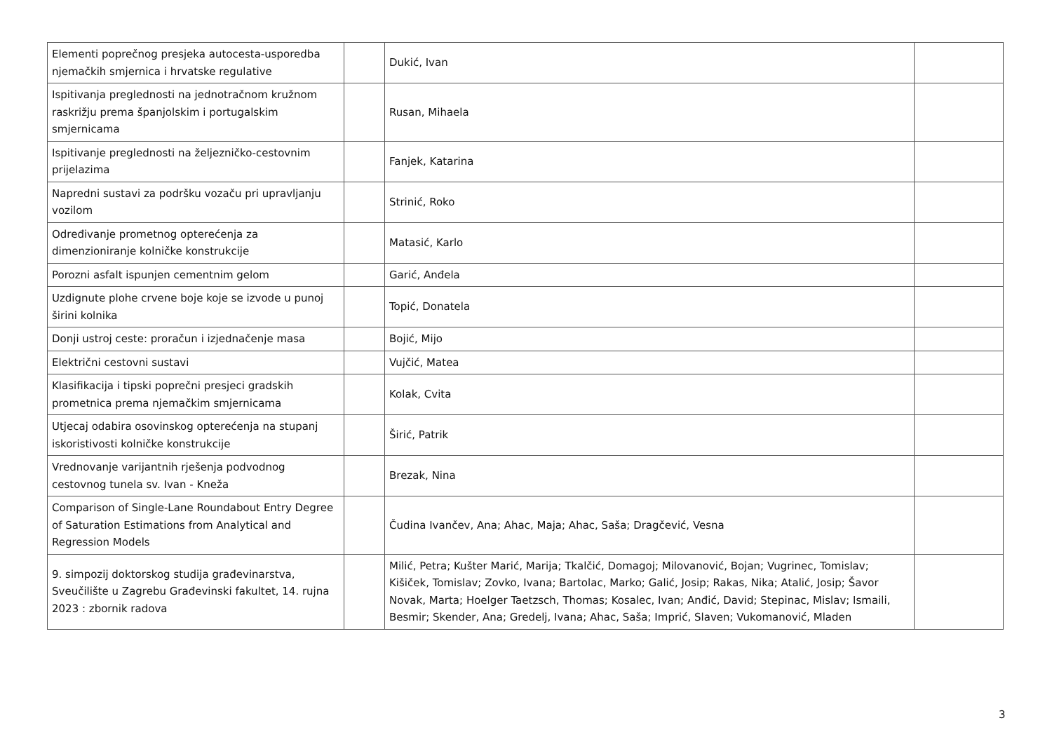| Elementi poprečnog presjeka autocesta-usporedba njemačkih smjernica i hrvatske regulative | | Dukić, Ivan | |
| Ispitivanja preglednosti na jednotračnom kružnom raskrižju prema španjolskim i portugalskim smjernicama | | Rusan, Mihaela | |
| Ispitivanje preglednosti na željezničko-cestovnim prijelazima | | Fanjek, Katarina | |
| Napredni sustavi za podršku vozaču pri upravljanju vozilom | | Strinić, Roko | |
| Određivanje prometnog opterećenja za dimenzioniranje kolničke konstrukcije | | Matasić, Karlo | |
| Porozni asfalt ispunjen cementnim gelom | | Garić, Anđela | |
| Uzdignute plohe crvene boje koje se izvode u punoj širini kolnika | | Topić, Donatela | |
| Donji ustroj ceste: proračun i izjednačenje masa | | Bojić, Mijo | |
| Električni cestovni sustavi | | Vujčić, Matea | |
| Klasifikacija i tipski poprečni presjeci gradskih prometnica prema njemačkim smjernicama | | Kolak, Cvita | |
| Utjecaj odabira osovinskog opterećenja na stupanj iskoristivosti kolničke konstrukcije | | Širić, Patrik | |
| Vrednovanje varijantnih rješenja podvodnog cestovnog tunela sv. Ivan - Kneža | | Brezak, Nina | |
| Comparison of Single-Lane Roundabout Entry Degree of Saturation Estimations from Analytical and Regression Models | | Čudina Ivančev, Ana; Ahac, Maja; Ahac, Saša; Dragčević, Vesna | |
| 9. simpozij doktorskog studija građevinarstva, Sveučilište u Zagrebu Građevinski fakultet, 14. rujna 2023 : zbornik radova | | Milić, Petra; Kušter Marić, Marija; Tkalčić, Domagoj; Milovanović, Bojan; Vugrinec, Tomislav; Kišiček, Tomislav; Zovko, Ivana; Bartolac, Marko; Galić, Josip; Rakas, Nika; Atalić, Josip; Šavor Novak, Marta; Hoelger Taetzsch, Thomas; Kosalec, Ivan; Anđić, David; Stepinac, Mislav; Ismaili, Besmir; Skender, Ana; Gredelj, Ivana; Ahac, Saša; Imprić, Slaven; Vukomanović, Mladen | |
3